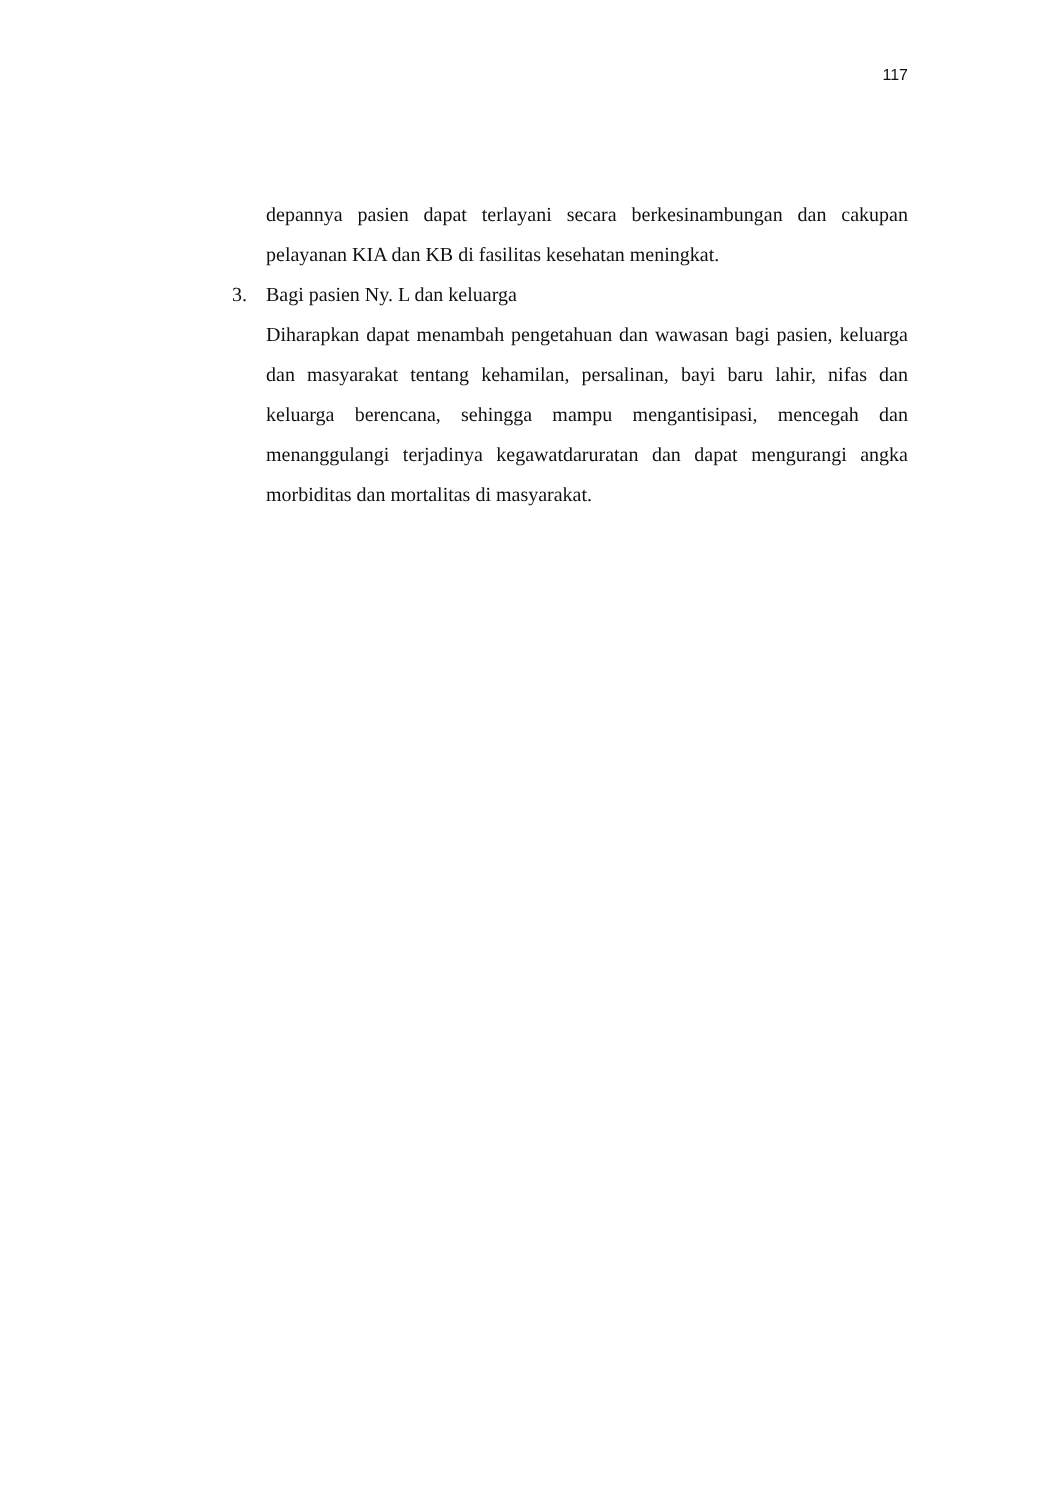117
depannya pasien dapat terlayani secara berkesinambungan dan cakupan pelayanan KIA dan KB di fasilitas kesehatan meningkat.
3. Bagi pasien Ny. L dan keluarga
Diharapkan dapat menambah pengetahuan dan wawasan bagi pasien, keluarga dan masyarakat tentang kehamilan, persalinan, bayi baru lahir, nifas dan keluarga berencana, sehingga mampu mengantisipasi, mencegah dan menanggulangi terjadinya kegawatdaruratan dan dapat mengurangi angka morbiditas dan mortalitas di masyarakat.